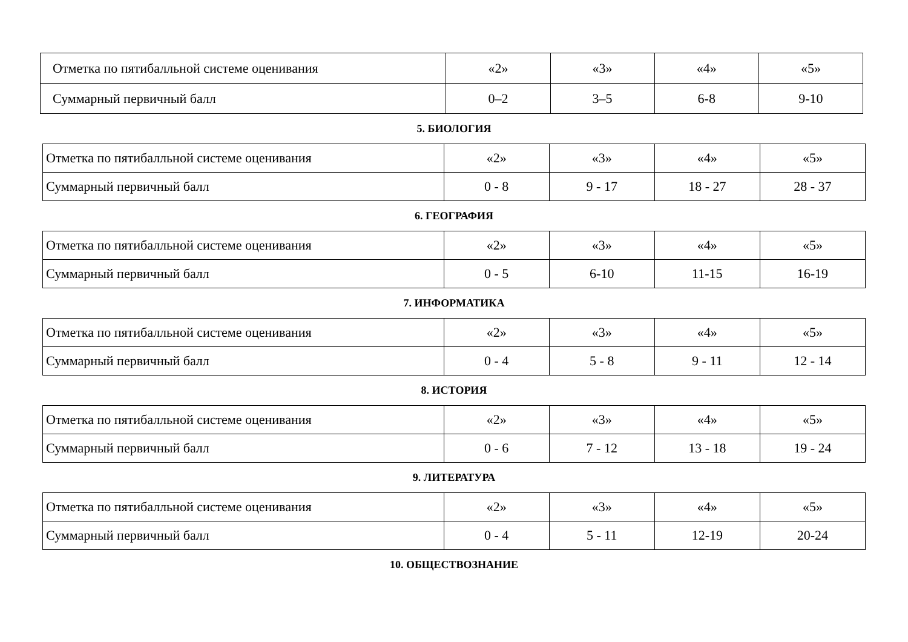| Отметка по пятибалльной системе оценивания | «2» | «3» | «4» | «5» |
| Суммарный первичный балл | 0–2 | 3–5 | 6-8 | 9-10 |
5. БИОЛОГИЯ
| Отметка по пятибалльной системе оценивания | «2» | «3» | «4» | «5» |
| Суммарный первичный балл | 0 - 8 | 9 - 17 | 18 - 27 | 28 - 37 |
6. ГЕОГРАФИЯ
| Отметка по пятибалльной системе оценивания | «2» | «3» | «4» | «5» |
| Суммарный первичный балл | 0 - 5 | 6-10 | 11-15 | 16-19 |
7. ИНФОРМАТИКА
| Отметка по пятибалльной системе оценивания | «2» | «3» | «4» | «5» |
| Суммарный первичный балл | 0 - 4 | 5 - 8 | 9 - 11 | 12 - 14 |
8. ИСТОРИЯ
| Отметка по пятибалльной системе оценивания | «2» | «3» | «4» | «5» |
| Суммарный первичный балл | 0 - 6 | 7 - 12 | 13 - 18 | 19 - 24 |
9. ЛИТЕРАТУРА
| Отметка по пятибалльной системе оценивания | «2» | «3» | «4» | «5» |
| Суммарный первичный балл | 0 - 4 | 5 - 11 | 12-19 | 20-24 |
10. ОБЩЕСТВОЗНАНИЕ